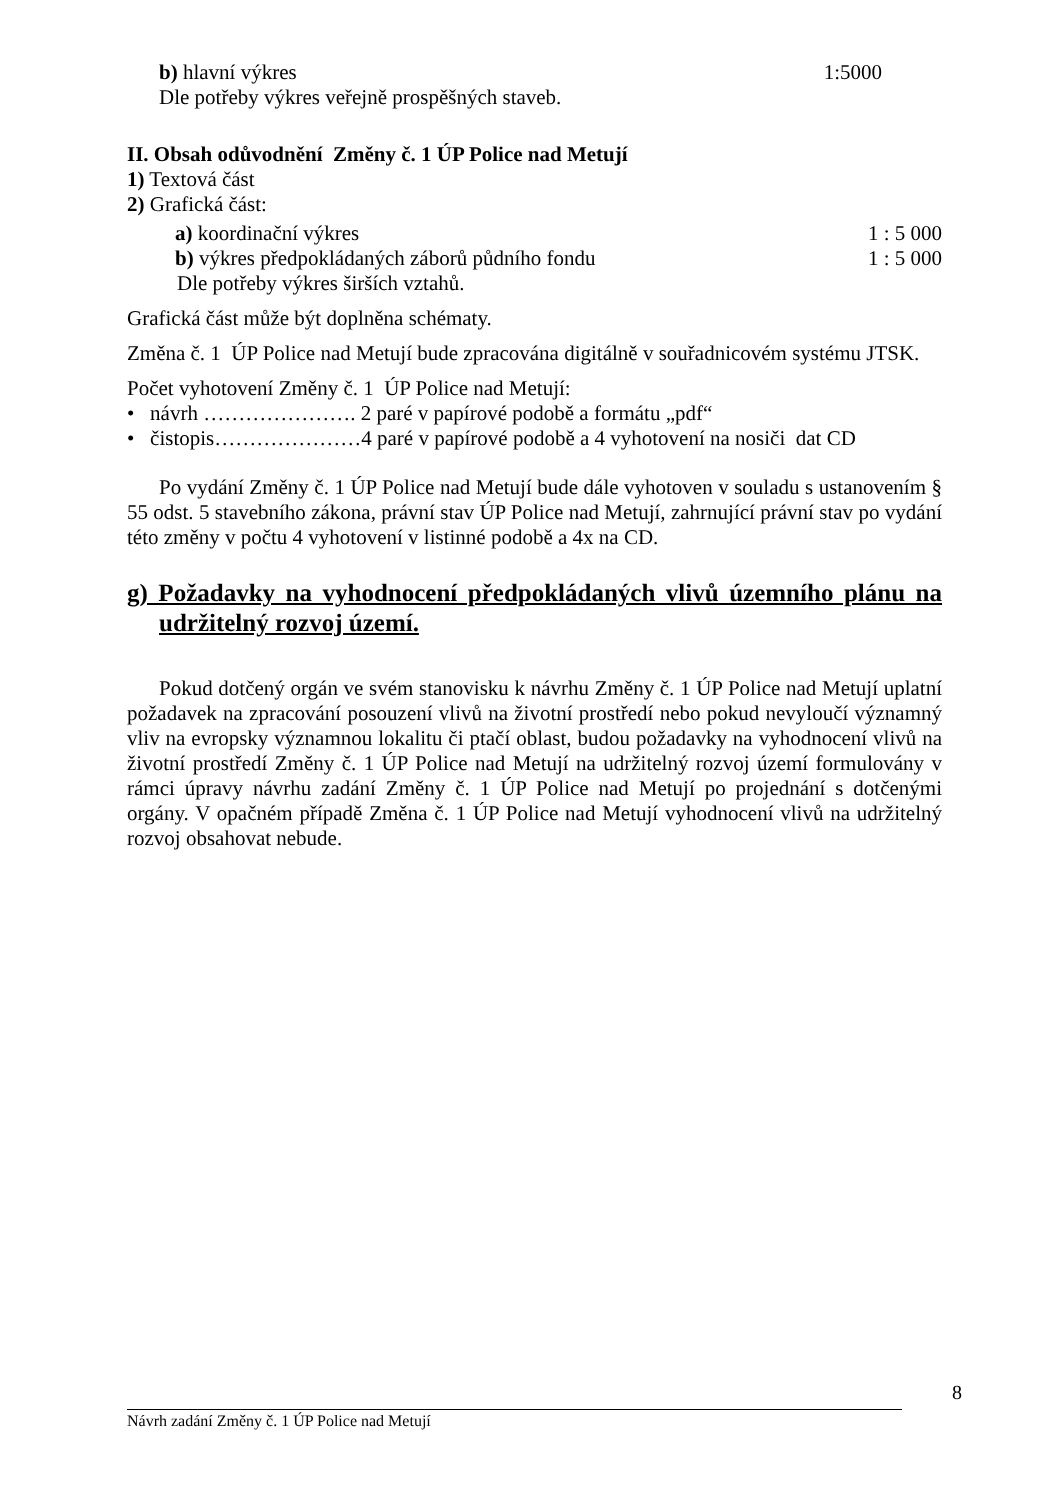b) hlavní výkres 1:5000
Dle potřeby výkres veřejně prospěšných staveb.
II. Obsah odůvodnění Změny č. 1 ÚP Police nad Metují
1) Textová část
2) Grafická část:
a) koordinační výkres 1 : 5 000
b) výkres předpokládaných záborů půdního fondu 1 : 5 000
Dle potřeby výkres širších vztahů.
Grafická část může být doplněna schématy.
Změna č. 1 ÚP Police nad Metují bude zpracována digitálně v souřadnicovém systému JTSK.
Počet vyhotovení Změny č. 1 ÚP Police nad Metují:
• návrh …………………. 2 paré v papírové podobě a formátu „pdf“
• čistopis…………………4 paré v papírové podobě a 4 vyhotovení na nosiči dat CD
Po vydání Změny č. 1 ÚP Police nad Metují bude dále vyhotoven v souladu s ustanovením § 55 odst. 5 stavebního zákona, právní stav ÚP Police nad Metují, zahrnující právní stav po vydání této změny v počtu 4 vyhotovení v listinné podobě a 4x na CD.
g) Požadavky na vyhodnocení předpokládaných vlivů územního plánu na udržitelný rozvoj území.
Pokud dotčený orgán ve svém stanovisku k návrhu Změny č. 1 ÚP Police nad Metují uplatní požadavek na zpracování posouzení vlivů na životní prostředí nebo pokud nevyloučí významný vliv na evropsky významnou lokalitu či ptačí oblast, budou požadavky na vyhodnocení vlivů na životní prostředí Změny č. 1 ÚP Police nad Metují na udržitelný rozvoj území formulovány v rámci úpravy návrhu zadání Změny č. 1 ÚP Police nad Metují po projednání s dotčenými orgány. V opačném případě Změna č. 1 ÚP Police nad Metují vyhodnocení vlivů na udržitelný rozvoj obsahovat nebude.
8
Návrh zadání Změny č. 1 ÚP Police nad Metují